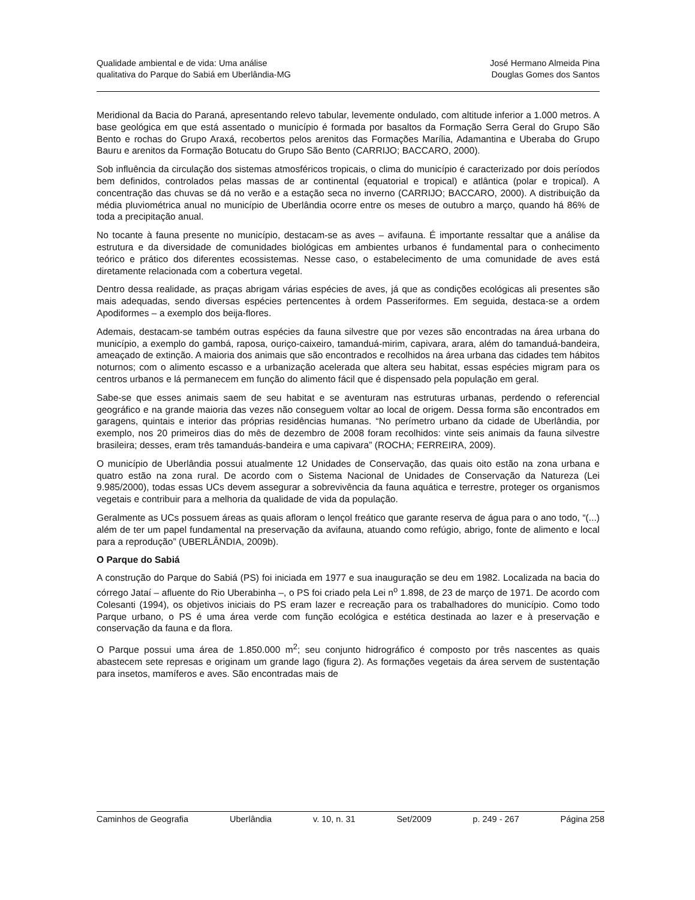Qualidade ambiental e de vida: Uma análise
qualitativa do Parque do Sabiá em Uberlândia-MG
José Hermano Almeida Pina
Douglas Gomes dos Santos
Meridional da Bacia do Paraná, apresentando relevo tabular, levemente ondulado, com altitude inferior a 1.000 metros. A base geológica em que está assentado o município é formada por basaltos da Formação Serra Geral do Grupo São Bento e rochas do Grupo Araxá, recobertos pelos arenitos das Formações Marília, Adamantina e Uberaba do Grupo Bauru e arenitos da Formação Botucatu do Grupo São Bento (CARRIJO; BACCARO, 2000).
Sob influência da circulação dos sistemas atmosféricos tropicais, o clima do município é caracterizado por dois períodos bem definidos, controlados pelas massas de ar continental (equatorial e tropical) e atlântica (polar e tropical). A concentração das chuvas se dá no verão e a estação seca no inverno (CARRIJO; BACCARO, 2000). A distribuição da média pluviométrica anual no município de Uberlândia ocorre entre os meses de outubro a março, quando há 86% de toda a precipitação anual.
No tocante à fauna presente no município, destacam-se as aves – avifauna. É importante ressaltar que a análise da estrutura e da diversidade de comunidades biológicas em ambientes urbanos é fundamental para o conhecimento teórico e prático dos diferentes ecossistemas. Nesse caso, o estabelecimento de uma comunidade de aves está diretamente relacionada com a cobertura vegetal.
Dentro dessa realidade, as praças abrigam várias espécies de aves, já que as condições ecológicas ali presentes são mais adequadas, sendo diversas espécies pertencentes à ordem Passeriformes. Em seguida, destaca-se a ordem Apodiformes – a exemplo dos beija-flores.
Ademais, destacam-se também outras espécies da fauna silvestre que por vezes são encontradas na área urbana do município, a exemplo do gambá, raposa, ouriço-caixeiro, tamanduá-mirim, capivara, arara, além do tamanduá-bandeira, ameaçado de extinção. A maioria dos animais que são encontrados e recolhidos na área urbana das cidades tem hábitos noturnos; com o alimento escasso e a urbanização acelerada que altera seu habitat, essas espécies migram para os centros urbanos e lá permanecem em função do alimento fácil que é dispensado pela população em geral.
Sabe-se que esses animais saem de seu habitat e se aventuram nas estruturas urbanas, perdendo o referencial geográfico e na grande maioria das vezes não conseguem voltar ao local de origem. Dessa forma são encontrados em garagens, quintais e interior das próprias residências humanas. “No perímetro urbano da cidade de Uberlândia, por exemplo, nos 20 primeiros dias do mês de dezembro de 2008 foram recolhidos: vinte seis animais da fauna silvestre brasileira; desses, eram três tamanduás-bandeira e uma capivara” (ROCHA; FERREIRA, 2009).
O município de Uberlândia possui atualmente 12 Unidades de Conservação, das quais oito estão na zona urbana e quatro estão na zona rural. De acordo com o Sistema Nacional de Unidades de Conservação da Natureza (Lei 9.985/2000), todas essas UCs devem assegurar a sobrevivência da fauna aquática e terrestre, proteger os organismos vegetais e contribuir para a melhoria da qualidade de vida da população.
Geralmente as UCs possuem áreas as quais afloram o lençol freático que garante reserva de água para o ano todo, “(...) além de ter um papel fundamental na preservação da avifauna, atuando como refúgio, abrigo, fonte de alimento e local para a reprodução” (UBERLÂNDIA, 2009b).
O Parque do Sabiá
A construção do Parque do Sabiá (PS) foi iniciada em 1977 e sua inauguração se deu em 1982. Localizada na bacia do córrego Jataí – afluente do Rio Uberabinha –, o PS foi criado pela Lei n<sup>o</sup> 1.898, de 23 de março de 1971. De acordo com Colesanti (1994), os objetivos iniciais do PS eram lazer e recreação para os trabalhadores do município. Como todo Parque urbano, o PS é uma área verde com função ecológica e estética destinada ao lazer e à preservação e conservação da fauna e da flora.
O Parque possui uma área de 1.850.000 m<sup>2</sup>; seu conjunto hidrográfico é composto por três nascentes as quais abastecem sete represas e originam um grande lago (figura 2). As formações vegetais da área servem de sustentação para insetos, mamíferos e aves. São encontradas mais de
Caminhos de Geografia Uberlândia v. 10, n. 31 Set/2009 p. 249 - 267 Página 258